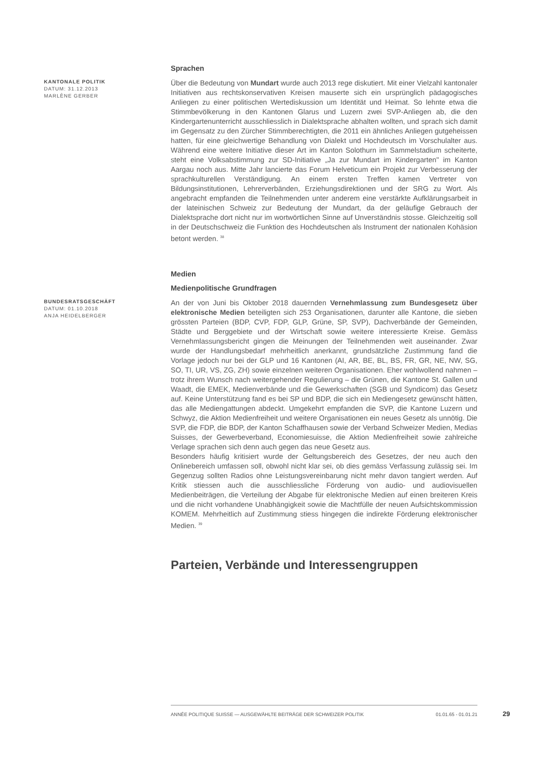Sprachen
KANTONALE POLITIK
DATUM: 31.12.2013
MARLÈNE GERBER
Über die Bedeutung von Mundart wurde auch 2013 rege diskutiert. Mit einer Vielzahl kantonaler Initiativen aus rechtskonservativen Kreisen mauserte sich ein ursprünglich pädagogisches Anliegen zu einer politischen Wertediskussion um Identität und Heimat. So lehnte etwa die Stimmbevölkerung in den Kantonen Glarus und Luzern zwei SVP-Anliegen ab, die den Kindergartenunterricht ausschliesslich in Dialektsprache abhalten wollten, und sprach sich damit im Gegensatz zu den Zürcher Stimmberechtigten, die 2011 ein ähnliches Anliegen gutgeheissen hatten, für eine gleichwertige Behandlung von Dialekt und Hochdeutsch im Vorschulalter aus. Während eine weitere Initiative dieser Art im Kanton Solothurn im Sammelstadium scheiterte, steht eine Volksabstimmung zur SD-Initiative „Ja zur Mundart im Kindergarten" im Kanton Aargau noch aus. Mitte Jahr lancierte das Forum Helveticum ein Projekt zur Verbesserung der sprachkulturellen Verständigung. An einem ersten Treffen kamen Vertreter von Bildungsinstitutionen, Lehrerverbänden, Erziehungsdirektionen und der SRG zu Wort. Als angebracht empfanden die Teilnehmenden unter anderem eine verstärkte Aufklärungsarbeit in der lateinischen Schweiz zur Bedeutung der Mundart, da der geläufige Gebrauch der Dialektsprache dort nicht nur im wortwörtlichen Sinne auf Unverständnis stosse. Gleichzeitig soll in der Deutschschweiz die Funktion des Hochdeutschen als Instrument der nationalen Kohäsion betont werden. <sup>38</sup>
Medien
Medienpolitische Grundfragen
BUNDESRATSGESCHÄFT
DATUM: 01.10.2018
ANJA HEIDELBERGER
An der von Juni bis Oktober 2018 dauernden Vernehmlassung zum Bundesgesetz über elektronische Medien beteiligten sich 253 Organisationen, darunter alle Kantone, die sieben grössten Parteien (BDP, CVP, FDP, GLP, Grüne, SP, SVP), Dachverbände der Gemeinden, Städte und Berggebiete und der Wirtschaft sowie weitere interessierte Kreise. Gemäss Vernehmlassungsbericht gingen die Meinungen der Teilnehmenden weit auseinander. Zwar wurde der Handlungsbedarf mehrheitlich anerkannt, grundsätzliche Zustimmung fand die Vorlage jedoch nur bei der GLP und 16 Kantonen (AI, AR, BE, BL, BS, FR, GR, NE, NW, SG, SO, TI, UR, VS, ZG, ZH) sowie einzelnen weiteren Organisationen. Eher wohlwollend nahmen – trotz ihrem Wunsch nach weitergehender Regulierung – die Grünen, die Kantone St. Gallen und Waadt, die EMEK, Medienverbände und die Gewerkschaften (SGB und Syndicom) das Gesetz auf. Keine Unterstützung fand es bei SP und BDP, die sich ein Mediengesetz gewünscht hätten, das alle Mediengattungen abdeckt. Umgekehrt empfanden die SVP, die Kantone Luzern und Schwyz, die Aktion Medienfreiheit und weitere Organisationen ein neues Gesetz als unnötig. Die SVP, die FDP, die BDP, der Kanton Schaffhausen sowie der Verband Schweizer Medien, Medias Suisses, der Gewerbeverband, Economiesuisse, die Aktion Medienfreiheit sowie zahlreiche Verlage sprachen sich denn auch gegen das neue Gesetz aus.
Besonders häufig kritisiert wurde der Geltungsbereich des Gesetzes, der neu auch den Onlinebereich umfassen soll, obwohl nicht klar sei, ob dies gemäss Verfassung zulässig sei. Im Gegenzug sollten Radios ohne Leistungsvereinbarung nicht mehr davon tangiert werden. Auf Kritik stiessen auch die ausschliessliche Förderung von audio- und audiovisuellen Medienbeiträgen, die Verteilung der Abgabe für elektronische Medien auf einen breiteren Kreis und die nicht vorhandene Unabhängigkeit sowie die Machtfülle der neuen Aufsichtskommission KOMEM. Mehrheitlich auf Zustimmung stiess hingegen die indirekte Förderung elektronischer Medien. <sup>39</sup>
Parteien, Verbände und Interessengruppen
ANNÉE POLITIQUE SUISSE — AUSGEWÄHLTE BEITRÄGE DER SCHWEIZER POLITIK 01.01.65 - 01.01.21
29